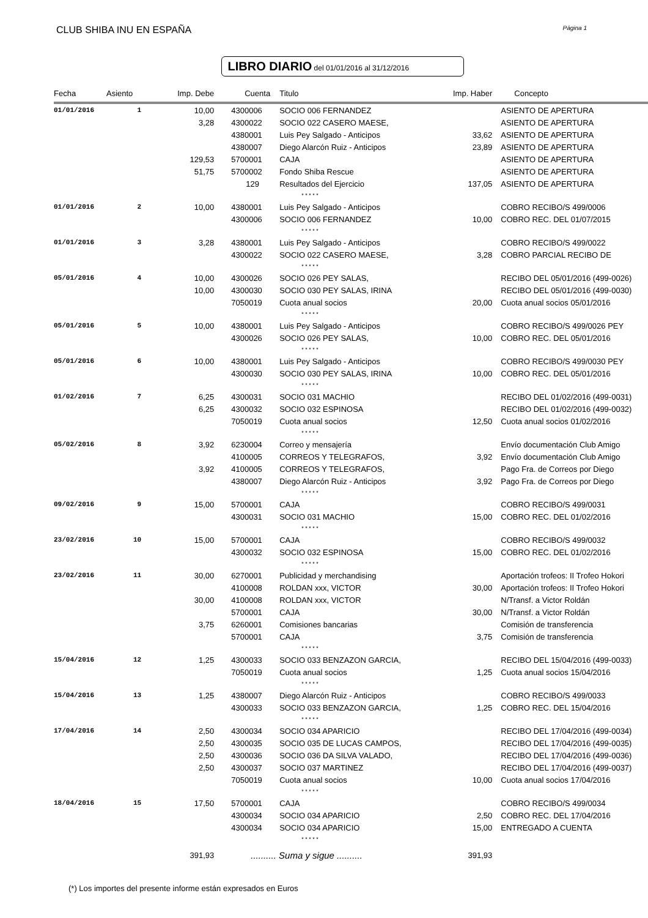CLUB SHIBA INU EN ESPAÑA Página 1
LIBRO DIARIO del 01/01/2016 al 31/12/2016
| Fecha | Asiento | Imp. Debe | Cuenta | Titulo | Imp. Haber | Concepto |
| --- | --- | --- | --- | --- | --- | --- |
| 01/01/2016 | 1 | 10,00 | 4300006 | SOCIO 006 FERNANDEZ | | ASIENTO DE APERTURA |
| | | 3,28 | 4300022 | SOCIO 022 CASERO MAESE, | | ASIENTO DE APERTURA |
| | | | 4380001 | Luis Pey Salgado - Anticipos | 33,62 | ASIENTO DE APERTURA |
| | | | 4380007 | Diego Alarcón Ruiz - Anticipos | 23,89 | ASIENTO DE APERTURA |
| | | 129,53 | 5700001 | CAJA | | ASIENTO DE APERTURA |
| | | 51,75 | 5700002 | Fondo Shiba Rescue | | ASIENTO DE APERTURA |
| | | | 129 | Resultados del Ejercicio | 137,05 | ASIENTO DE APERTURA |
| | | | | * * * * * | | |
| 01/01/2016 | 2 | 10,00 | 4380001 | Luis Pey Salgado - Anticipos | | COBRO RECIBO/S 499/0006 |
| | | | 4300006 | SOCIO 006 FERNANDEZ | 10,00 | COBRO REC. DEL 01/07/2015 |
| | | | | * * * * * | | |
| 01/01/2016 | 3 | 3,28 | 4380001 | Luis Pey Salgado - Anticipos | | COBRO RECIBO/S 499/0022 |
| | | | 4300022 | SOCIO 022 CASERO MAESE, | 3,28 | COBRO PARCIAL RECIBO DE |
| | | | | * * * * * | | |
| 05/01/2016 | 4 | 10,00 | 4300026 | SOCIO 026 PEY SALAS, | | RECIBO DEL 05/01/2016 (499-0026) |
| | | 10,00 | 4300030 | SOCIO 030 PEY SALAS, IRINA | | RECIBO DEL 05/01/2016 (499-0030) |
| | | | 7050019 | Cuota anual socios | 20,00 | Cuota anual socios 05/01/2016 |
| | | | | * * * * * | | |
| 05/01/2016 | 5 | 10,00 | 4380001 | Luis Pey Salgado - Anticipos | | COBRO RECIBO/S 499/0026 PEY |
| | | | 4300026 | SOCIO 026 PEY SALAS, | 10,00 | COBRO REC. DEL 05/01/2016 |
| | | | | * * * * * | | |
| 05/01/2016 | 6 | 10,00 | 4380001 | Luis Pey Salgado - Anticipos | | COBRO RECIBO/S 499/0030 PEY |
| | | | 4300030 | SOCIO 030 PEY SALAS, IRINA | 10,00 | COBRO REC. DEL 05/01/2016 |
| | | | | * * * * * | | |
| 01/02/2016 | 7 | 6,25 | 4300031 | SOCIO 031 MACHIO | | RECIBO DEL 01/02/2016 (499-0031) |
| | | 6,25 | 4300032 | SOCIO 032 ESPINOSA | | RECIBO DEL 01/02/2016 (499-0032) |
| | | | 7050019 | Cuota anual socios | 12,50 | Cuota anual socios 01/02/2016 |
| | | | | * * * * * | | |
| 05/02/2016 | 8 | 3,92 | 6230004 | Correo y mensajería | | Envío documentación Club Amigo |
| | | | 4100005 | CORREOS Y TELEGRAFOS, | 3,92 | Envío documentación Club Amigo |
| | | 3,92 | 4100005 | CORREOS Y TELEGRAFOS, | | Pago Fra. de Correos por Diego |
| | | | 4380007 | Diego Alarcón Ruiz - Anticipos | 3,92 | Pago Fra. de Correos por Diego |
| | | | | * * * * * | | |
| 09/02/2016 | 9 | 15,00 | 5700001 | CAJA | | COBRO RECIBO/S 499/0031 |
| | | | 4300031 | SOCIO 031 MACHIO | 15,00 | COBRO REC. DEL 01/02/2016 |
| | | | | * * * * * | | |
| 23/02/2016 | 10 | 15,00 | 5700001 | CAJA | | COBRO RECIBO/S 499/0032 |
| | | | 4300032 | SOCIO 032 ESPINOSA | 15,00 | COBRO REC. DEL 01/02/2016 |
| | | | | * * * * * | | |
| 23/02/2016 | 11 | 30,00 | 6270001 | Publicidad y merchandising | | Aportación trofeos: II Trofeo Hokori |
| | | | 4100008 | ROLDAN xxx, VICTOR | 30,00 | Aportación trofeos: II Trofeo Hokori |
| | | 30,00 | 4100008 | ROLDAN xxx, VICTOR | | N/Transf. a Victor Roldán |
| | | | 5700001 | CAJA | 30,00 | N/Transf. a Victor Roldán |
| | | 3,75 | 6260001 | Comisiones bancarias | | Comisión de transferencia |
| | | | 5700001 | CAJA | 3,75 | Comisión de transferencia |
| | | | | * * * * * | | |
| 15/04/2016 | 12 | 1,25 | 4300033 | SOCIO 033 BENZAZON GARCIA, | | RECIBO DEL 15/04/2016 (499-0033) |
| | | | 7050019 | Cuota anual socios | 1,25 | Cuota anual socios 15/04/2016 |
| | | | | * * * * * | | |
| 15/04/2016 | 13 | 1,25 | 4380007 | Diego Alarcón Ruiz - Anticipos | | COBRO RECIBO/S 499/0033 |
| | | | 4300033 | SOCIO 033 BENZAZON GARCIA, | 1,25 | COBRO REC. DEL 15/04/2016 |
| | | | | * * * * * | | |
| 17/04/2016 | 14 | 2,50 | 4300034 | SOCIO 034 APARICIO | | RECIBO DEL 17/04/2016 (499-0034) |
| | | 2,50 | 4300035 | SOCIO 035 DE LUCAS CAMPOS, | | RECIBO DEL 17/04/2016 (499-0035) |
| | | 2,50 | 4300036 | SOCIO 036 DA SILVA VALADO, | | RECIBO DEL 17/04/2016 (499-0036) |
| | | 2,50 | 4300037 | SOCIO 037 MARTINEZ | | RECIBO DEL 17/04/2016 (499-0037) |
| | | | 7050019 | Cuota anual socios | 10,00 | Cuota anual socios 17/04/2016 |
| | | | | * * * * * | | |
| 18/04/2016 | 15 | 17,50 | 5700001 | CAJA | | COBRO RECIBO/S 499/0034 |
| | | | 4300034 | SOCIO 034 APARICIO | 2,50 | COBRO REC. DEL 17/04/2016 |
| | | | 4300034 | SOCIO 034 APARICIO | 15,00 | ENTREGADO A CUENTA |
| | | | | * * * * * | | |
| | | 391,93 | .......... Suma y sigue .......... | | 391,93 | |
(*) Los importes del presente informe están expresados en Euros